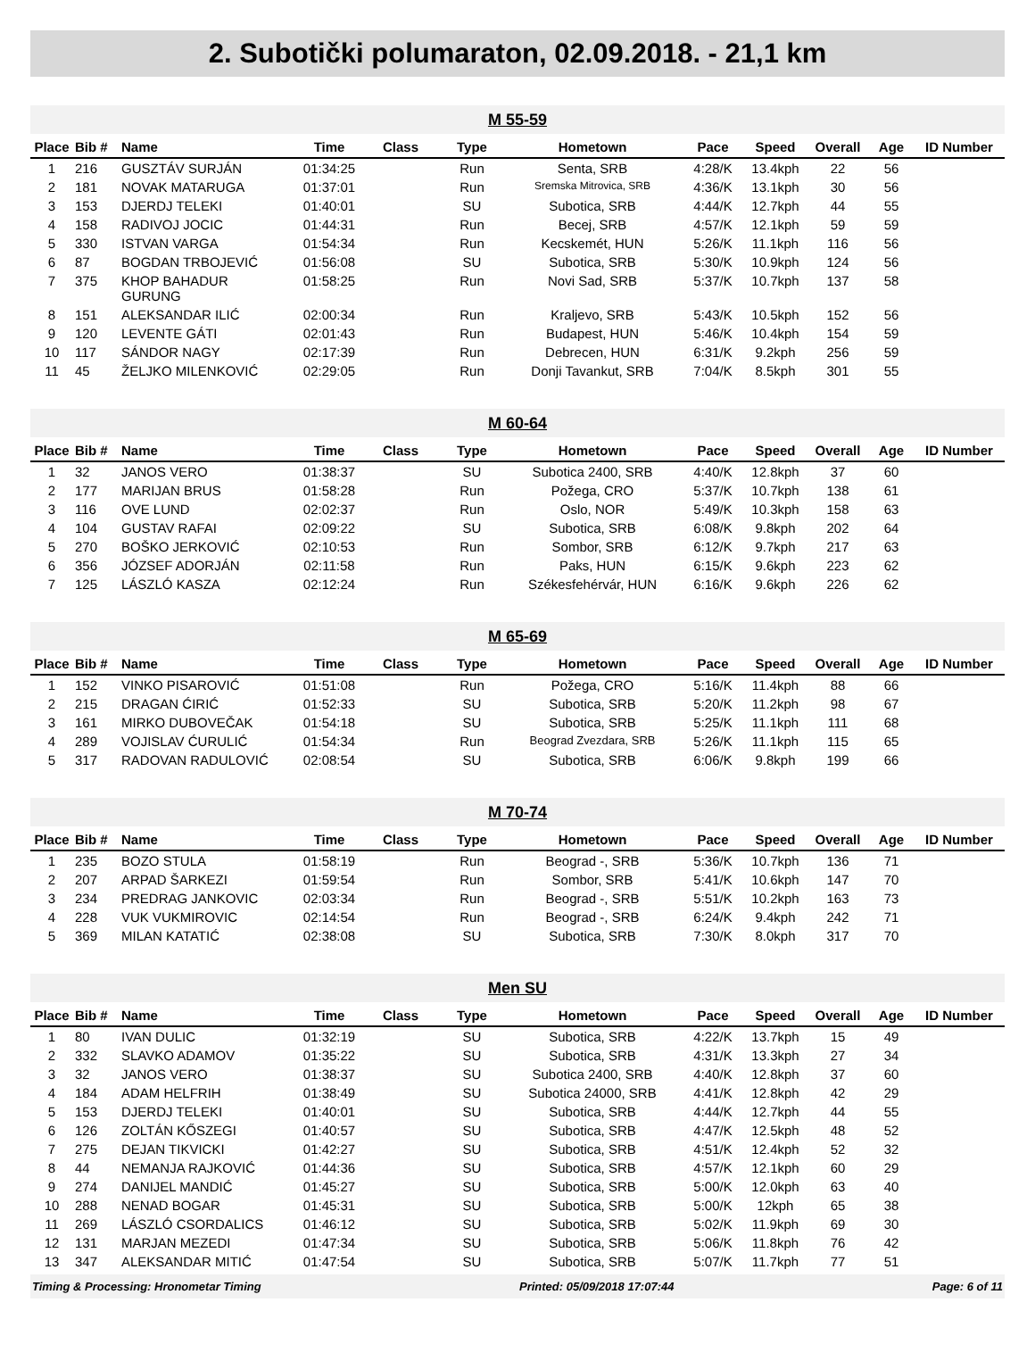2. Subotički polumaraton, 02.09.2018. - 21,1 km
M 55-59
| Place | Bib # | Name | Time | Class | Type | Hometown | Pace | Speed | Overall | Age | ID Number |
| --- | --- | --- | --- | --- | --- | --- | --- | --- | --- | --- | --- |
| 1 | 216 | GUSZTÁV SURJÁN | 01:34:25 | | Run | Senta, SRB | 4:28/K | 13.4kph | 22 | 56 | |
| 2 | 181 | NOVAK MATARUGA | 01:37:01 | | Run | Sremska Mitrovica, SRB | 4:36/K | 13.1kph | 30 | 56 | |
| 3 | 153 | DJERDJ TELEKI | 01:40:01 | | SU | Subotica, SRB | 4:44/K | 12.7kph | 44 | 55 | |
| 4 | 158 | RADIVOJ JOCIC | 01:44:31 | | Run | Becej, SRB | 4:57/K | 12.1kph | 59 | 59 | |
| 5 | 330 | ISTVAN VARGA | 01:54:34 | | Run | Kecskemét, HUN | 5:26/K | 11.1kph | 116 | 56 | |
| 6 | 87 | BOGDAN TRBOJEVIĆ | 01:56:08 | | SU | Subotica, SRB | 5:30/K | 10.9kph | 124 | 56 | |
| 7 | 375 | KHOP BAHADUR GURUNG | 01:58:25 | | Run | Novi Sad, SRB | 5:37/K | 10.7kph | 137 | 58 | |
| 8 | 151 | ALEKSANDAR ILIĆ | 02:00:34 | | Run | Kraljevo, SRB | 5:43/K | 10.5kph | 152 | 56 | |
| 9 | 120 | LEVENTE GÁTI | 02:01:43 | | Run | Budapest, HUN | 5:46/K | 10.4kph | 154 | 59 | |
| 10 | 117 | SÁNDOR NAGY | 02:17:39 | | Run | Debrecen, HUN | 6:31/K | 9.2kph | 256 | 59 | |
| 11 | 45 | ŽELJKO MILENKOVIĆ | 02:29:05 | | Run | Donji Tavankut, SRB | 7:04/K | 8.5kph | 301 | 55 | |
M 60-64
| Place | Bib # | Name | Time | Class | Type | Hometown | Pace | Speed | Overall | Age | ID Number |
| --- | --- | --- | --- | --- | --- | --- | --- | --- | --- | --- | --- |
| 1 | 32 | JANOS VERO | 01:38:37 | | SU | Subotica 2400, SRB | 4:40/K | 12.8kph | 37 | 60 | |
| 2 | 177 | MARIJAN BRUS | 01:58:28 | | Run | Požega, CRO | 5:37/K | 10.7kph | 138 | 61 | |
| 3 | 116 | OVE LUND | 02:02:37 | | Run | Oslo, NOR | 5:49/K | 10.3kph | 158 | 63 | |
| 4 | 104 | GUSTAV RAFAI | 02:09:22 | | SU | Subotica, SRB | 6:08/K | 9.8kph | 202 | 64 | |
| 5 | 270 | BOŠKO JERKOVIĆ | 02:10:53 | | Run | Sombor, SRB | 6:12/K | 9.7kph | 217 | 63 | |
| 6 | 356 | JÓZSEF ADORJÁN | 02:11:58 | | Run | Paks, HUN | 6:15/K | 9.6kph | 223 | 62 | |
| 7 | 125 | LÁSZLÓ KASZA | 02:12:24 | | Run | Székesfehérvár, HUN | 6:16/K | 9.6kph | 226 | 62 | |
M 65-69
| Place | Bib # | Name | Time | Class | Type | Hometown | Pace | Speed | Overall | Age | ID Number |
| --- | --- | --- | --- | --- | --- | --- | --- | --- | --- | --- | --- |
| 1 | 152 | VINKO PISAROVIĆ | 01:51:08 | | Run | Požega, CRO | 5:16/K | 11.4kph | 88 | 66 | |
| 2 | 215 | DRAGAN ĆIRIĆ | 01:52:33 | | SU | Subotica, SRB | 5:20/K | 11.2kph | 98 | 67 | |
| 3 | 161 | MIRKO DUBOVEČAK | 01:54:18 | | SU | Subotica, SRB | 5:25/K | 11.1kph | 111 | 68 | |
| 4 | 289 | VOJISLAV ĆURULIĆ | 01:54:34 | | Run | Beograd Zvezdara, SRB | 5:26/K | 11.1kph | 115 | 65 | |
| 5 | 317 | RADOVAN RADULOVIĆ | 02:08:54 | | SU | Subotica, SRB | 6:06/K | 9.8kph | 199 | 66 | |
M 70-74
| Place | Bib # | Name | Time | Class | Type | Hometown | Pace | Speed | Overall | Age | ID Number |
| --- | --- | --- | --- | --- | --- | --- | --- | --- | --- | --- | --- |
| 1 | 235 | BOZO STULA | 01:58:19 | | Run | Beograd -, SRB | 5:36/K | 10.7kph | 136 | 71 | |
| 2 | 207 | ARPAD ŠARKEZI | 01:59:54 | | Run | Sombor, SRB | 5:41/K | 10.6kph | 147 | 70 | |
| 3 | 234 | PREDRAG JANKOVIC | 02:03:34 | | Run | Beograd -, SRB | 5:51/K | 10.2kph | 163 | 73 | |
| 4 | 228 | VUK VUKMIROVIC | 02:14:54 | | Run | Beograd -, SRB | 6:24/K | 9.4kph | 242 | 71 | |
| 5 | 369 | MILAN KATATIĆ | 02:38:08 | | SU | Subotica, SRB | 7:30/K | 8.0kph | 317 | 70 | |
Men SU
| Place | Bib # | Name | Time | Class | Type | Hometown | Pace | Speed | Overall | Age | ID Number |
| --- | --- | --- | --- | --- | --- | --- | --- | --- | --- | --- | --- |
| 1 | 80 | IVAN DULIC | 01:32:19 | | SU | Subotica, SRB | 4:22/K | 13.7kph | 15 | 49 | |
| 2 | 332 | SLAVKO ADAMOV | 01:35:22 | | SU | Subotica, SRB | 4:31/K | 13.3kph | 27 | 34 | |
| 3 | 32 | JANOS VERO | 01:38:37 | | SU | Subotica 2400, SRB | 4:40/K | 12.8kph | 37 | 60 | |
| 4 | 184 | ADAM HELFRIH | 01:38:49 | | SU | Subotica 24000, SRB | 4:41/K | 12.8kph | 42 | 29 | |
| 5 | 153 | DJERDJ TELEKI | 01:40:01 | | SU | Subotica, SRB | 4:44/K | 12.7kph | 44 | 55 | |
| 6 | 126 | ZOLTÁN KŐSZEGI | 01:40:57 | | SU | Subotica, SRB | 4:47/K | 12.5kph | 48 | 52 | |
| 7 | 275 | DEJAN TIKVICKI | 01:42:27 | | SU | Subotica, SRB | 4:51/K | 12.4kph | 52 | 32 | |
| 8 | 44 | NEMANJA RAJKOVIĆ | 01:44:36 | | SU | Subotica, SRB | 4:57/K | 12.1kph | 60 | 29 | |
| 9 | 274 | DANIJEL MANDIĆ | 01:45:27 | | SU | Subotica, SRB | 5:00/K | 12.0kph | 63 | 40 | |
| 10 | 288 | NENAD BOGAR | 01:45:31 | | SU | Subotica, SRB | 5:00/K | 12kph | 65 | 38 | |
| 11 | 269 | LÁSZLÓ CSORDALICS | 01:46:12 | | SU | Subotica, SRB | 5:02/K | 11.9kph | 69 | 30 | |
| 12 | 131 | MARJAN MEZEDI | 01:47:34 | | SU | Subotica, SRB | 5:06/K | 11.8kph | 76 | 42 | |
| 13 | 347 | ALEKSANDAR MITIĆ | 01:47:54 | | SU | Subotica, SRB | 5:07/K | 11.7kph | 77 | 51 | |
Timing & Processing: Hronometar Timing Printed: 05/09/2018 17:07:44 Page: 6 of 11